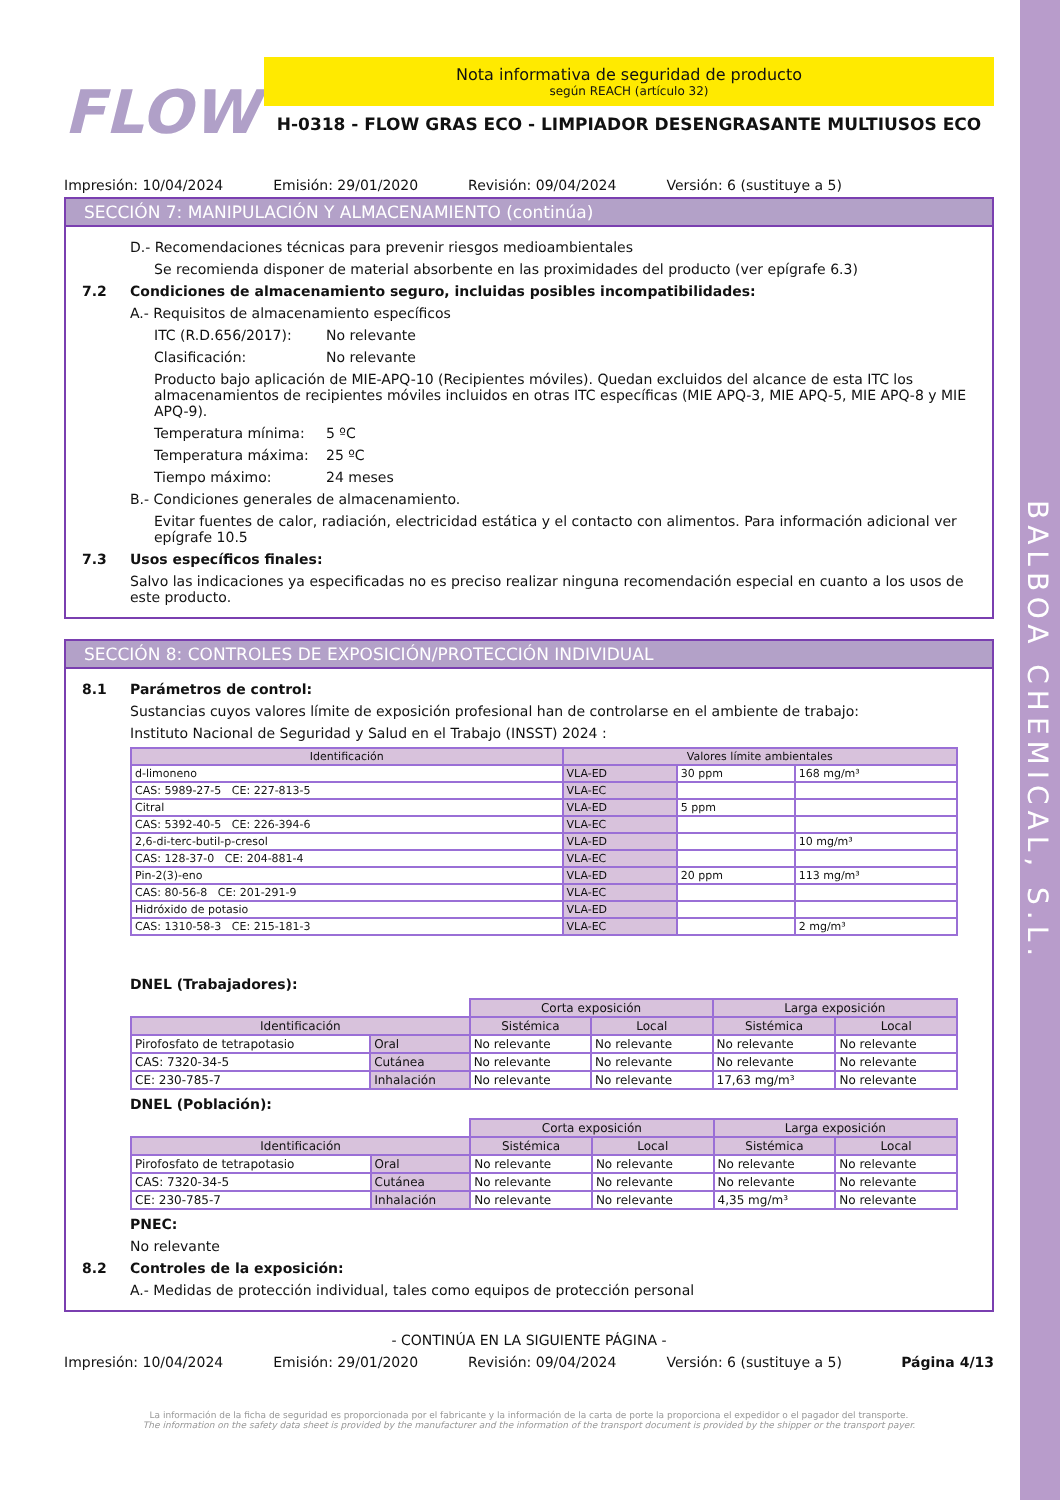BALBOA CHEMICAL, S.L.
FLOW
Nota informativa de seguridad de producto
según REACH (artículo 32)
H-0318 - FLOW GRAS ECO - LIMPIADOR DESENGRASANTE MULTIUSOS ECO
Impresión: 10/04/2024 Emisión: 29/01/2020 Revisión: 09/04/2024 Versión: 6 (sustituye a 5)
SECCIÓN 7: MANIPULACIÓN Y ALMACENAMIENTO (continúa)
D.- Recomendaciones técnicas para prevenir riesgos medioambientales
Se recomienda disponer de material absorbente en las proximidades del producto (ver epígrafe 6.3)
7.2 Condiciones de almacenamiento seguro, incluidas posibles incompatibilidades:
A.- Requisitos de almacenamiento específicos
ITC (R.D.656/2017): No relevante
Clasificación: No relevante
Producto bajo aplicación de MIE-APQ-10 (Recipientes móviles). Quedan excluidos del alcance de esta ITC los almacenamientos de recipientes móviles incluidos en otras ITC específicas (MIE APQ-3, MIE APQ-5, MIE APQ-8 y MIE APQ-9).
Temperatura mínima: 5 ºC
Temperatura máxima: 25 ºC
Tiempo máximo: 24 meses
B.- Condiciones generales de almacenamiento.
Evitar fuentes de calor, radiación, electricidad estática y el contacto con alimentos. Para información adicional ver epígrafe 10.5
7.3 Usos específicos finales:
Salvo las indicaciones ya especificadas no es preciso realizar ninguna recomendación especial en cuanto a los usos de este producto.
SECCIÓN 8: CONTROLES DE EXPOSICIÓN/PROTECCIÓN INDIVIDUAL
8.1 Parámetros de control:
Sustancias cuyos valores límite de exposición profesional han de controlarse en el ambiente de trabajo:
Instituto Nacional de Seguridad y Salud en el Trabajo (INSST) 2024 :
| Identificación | Valores límite ambientales | | |
| --- | --- | --- | --- |
| d-limoneno | VLA-ED | 30 ppm | 168 mg/m³ |
| CAS: 5989-27-5 CE: 227-813-5 | VLA-EC | | |
| Citral | VLA-ED | 5 ppm | |
| CAS: 5392-40-5 CE: 226-394-6 | VLA-EC | | |
| 2,6-di-terc-butil-p-cresol | VLA-ED | | 10 mg/m³ |
| CAS: 128-37-0 CE: 204-881-4 | VLA-EC | | |
| Pin-2(3)-eno | VLA-ED | 20 ppm | 113 mg/m³ |
| CAS: 80-56-8 CE: 201-291-9 | VLA-EC | | |
| Hidróxido de potasio | VLA-ED | | |
| CAS: 1310-58-3 CE: 215-181-3 | VLA-EC | | 2 mg/m³ |
DNEL (Trabajadores):
| | | Corta exposición | | Larga exposición | |
| Identificación | | Sistémica | Local | Sistémica | Local |
| Pirofosfato de tetrapotasio | Oral | No relevante | No relevante | No relevante | No relevante |
| CAS: 7320-34-5 | Cutánea | No relevante | No relevante | No relevante | No relevante |
| CE: 230-785-7 | Inhalación | No relevante | No relevante | 17,63 mg/m³ | No relevante |
DNEL (Población):
| | | Corta exposición | | Larga exposición | |
| Identificación | | Sistémica | Local | Sistémica | Local |
| Pirofosfato de tetrapotasio | Oral | No relevante | No relevante | No relevante | No relevante |
| CAS: 7320-34-5 | Cutánea | No relevante | No relevante | No relevante | No relevante |
| CE: 230-785-7 | Inhalación | No relevante | No relevante | 4,35 mg/m³ | No relevante |
PNEC:
No relevante
8.2 Controles de la exposición:
A.- Medidas de protección individual, tales como equipos de protección personal
- CONTINÚA EN LA SIGUIENTE PÁGINA -
Impresión: 10/04/2024 Emisión: 29/01/2020 Revisión: 09/04/2024 Versión: 6 (sustituye a 5) Página 4/13
La información de la ficha de seguridad es proporcionada por el fabricante y la información de la carta de porte la proporciona el expedidor o el pagador del transporte.
The information on the safety data sheet is provided by the manufacturer and the information of the transport document is provided by the shipper or the transport payer.